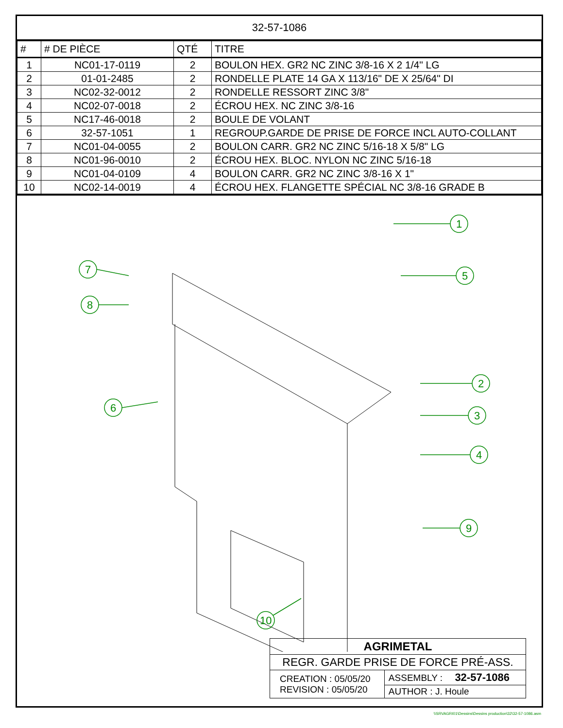32-57-1086
| # | # DE PIÈCE | QTÉ | TITRE |
| --- | --- | --- | --- |
| 1 | NC01-17-0119 | 2 | BOULON HEX. GR2 NC ZINC 3/8-16 X 2 1/4" LG |
| 2 | 01-01-2485 | 2 | RONDELLE PLATE 14 GA X 113/16" DE X 25/64" DI |
| 3 | NC02-32-0012 | 2 | RONDELLE RESSORT ZINC 3/8" |
| 4 | NC02-07-0018 | 2 | ÉCROU HEX. NC ZINC 3/8-16 |
| 5 | NC17-46-0018 | 2 | BOULE DE VOLANT |
| 6 | 32-57-1051 | 1 | REGROUP.GARDE DE PRISE DE FORCE INCL AUTO-COLLANT |
| 7 | NC01-04-0055 | 2 | BOULON CARR. GR2 NC ZINC 5/16-18 X 5/8" LG |
| 8 | NC01-96-0010 | 2 | ÉCROU HEX. BLOC. NYLON NC ZINC 5/16-18 |
| 9 | NC01-04-0109 | 4 | BOULON CARR. GR2 NC ZINC 3/8-16 X 1" |
| 10 | NC02-14-0019 | 4 | ÉCROU HEX. FLANGETTE SPÉCIAL NC 3/8-16 GRADE B |
1
5
7
8
6
2
3
4
9
10
| AGRIMETAL | |
| REGR. GARDE PRISE DE FORCE PRÉ-ASS. | |
| CREATION : 05/05/20 REVISION : 05/05/20 | ASSEMBLY : 32-57-1086 |
| | AUTHOR : J. Houle |
\\SRVAGRI01\Dessins\Dessins production\32\32-57-1086.asm